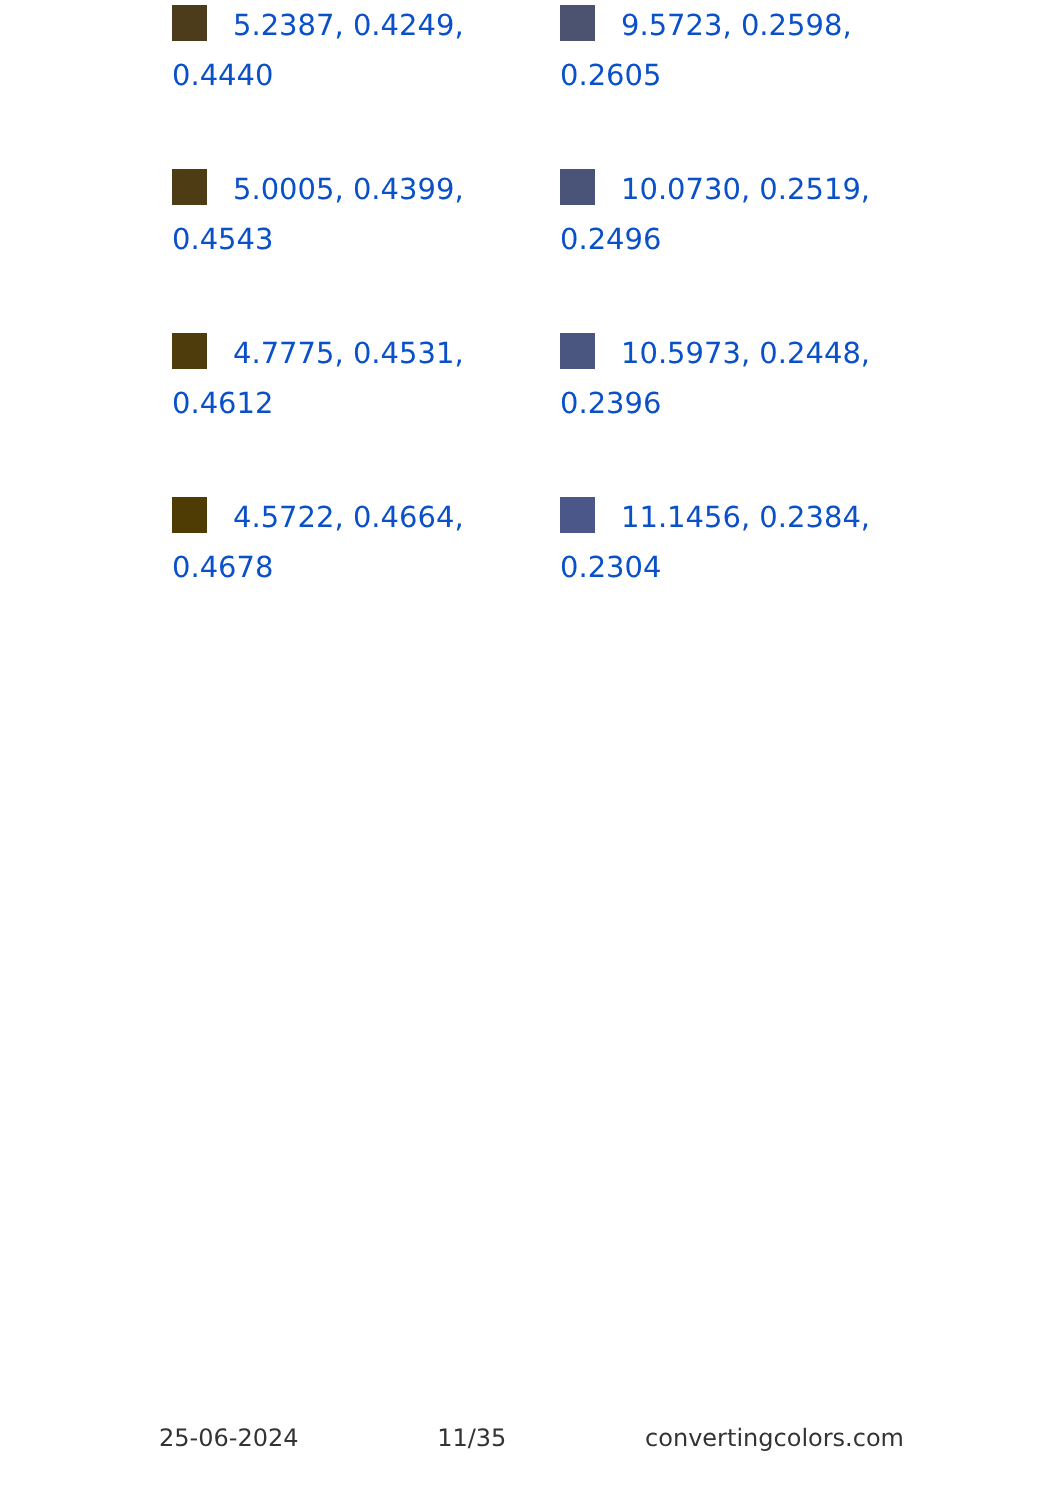5.2387, 0.4249,
0.4440
9.5723, 0.2598,
0.2605
5.0005, 0.4399,
0.4543
10.0730, 0.2519,
0.2496
4.7775, 0.4531,
0.4612
10.5973, 0.2448,
0.2396
4.5722, 0.4664,
0.4678
11.1456, 0.2384,
0.2304
25-06-2024 11/35 convertingcolors.com